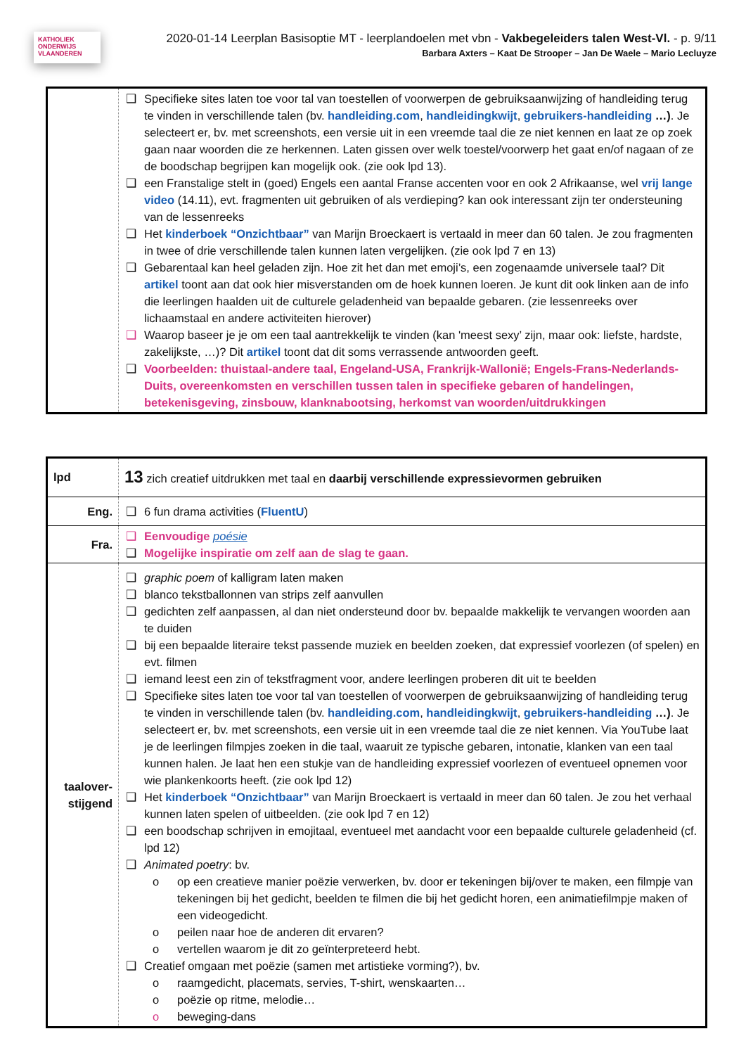KATHOLIEK ONDERWIJS VLAANDEREN
2020-01-14 Leerplan Basisoptie MT - leerplandoelen met vbn - Vakbegeleiders talen West-Vl. - p. 9/11
Barbara Axters – Kaat De Strooper – Jan De Waele – Mario Lecluyze
| | ❑ Specifieke sites laten toe voor tal van toestellen of voorwerpen de gebruiksaanwijzing of handleiding terug te vinden in verschillende talen (bv. handleiding.com , handleidingkwijt , gebruikers-handleiding …) . Je selecteert er, bv. met screenshots, een versie uit in een vreemde taal die ze niet kennen en laat ze op zoek gaan naar woorden die ze herkennen. Laten gissen over welk toestel/voorwerp het gaat en/of nagaan of ze de boodschap begrijpen kan mogelijk ook. (zie ook lpd 13). ❑ een Franstalige stelt in (goed) Engels een aantal Franse accenten voor en ook 2 Afrikaanse, wel vrij lange video (14.11), evt. fragmenten uit gebruiken of als verdieping? kan ook interessant zijn ter ondersteuning van de lessenreeks ❑ Het kinderboek “Onzichtbaar” van Marijn Broeckaert is vertaald in meer dan 60 talen. Je zou fragmenten in twee of drie verschillende talen kunnen laten vergelijken. (zie ook lpd 7 en 13) ❑ Gebarentaal kan heel geladen zijn. Hoe zit het dan met emoji’s, een zogenaamde universele taal? Dit artikel toont aan dat ook hier misverstanden om de hoek kunnen loeren. Je kunt dit ook linken aan de info die leerlingen haalden uit de culturele geladenheid van bepaalde gebaren. (zie lessenreeks over lichaamstaal en andere activiteiten hierover) ❑ Waarop baseer je je om een taal aantrekkelijk te vinden (kan 'meest sexy’ zijn, maar ook: liefste, hardste, zakelijkste, …)? Dit artikel toont dat dit soms verrassende antwoorden geeft. ❑ Voorbeelden: thuistaal-andere taal, Engeland-USA, Frankrijk-Wallonië; Engels-Frans-Nederlands-Duits, overeenkomsten en verschillen tussen talen in specifieke gebaren of handelingen, betekenisgeving, zinsbouw, klanknabootsing, herkomst van woorden/uitdrukkingen |
| lpd | 13 zich creatief uitdrukken met taal en daarbij verschillende expressievormen gebruiken |
| Eng. | ❑ 6 fun drama activities ( FluentU ) |
| Fra. | ❑ Eenvoudige poésie ❑ Mogelijke inspiratie om zelf aan de slag te gaan. |
| taalover- stijgend | ❑ graphic poem of kalligram laten maken ❑ blanco tekstballonnen van strips zelf aanvullen ❑ gedichten zelf aanpassen, al dan niet ondersteund door bv. bepaalde makkelijk te vervangen woorden aan te duiden ❑ bij een bepaalde literaire tekst passende muziek en beelden zoeken, dat expressief voorlezen (of spelen) en evt. filmen ❑ iemand leest een zin of tekstfragment voor, andere leerlingen proberen dit uit te beelden ❑ Specifieke sites laten toe voor tal van toestellen of voorwerpen de gebruiksaanwijzing of handleiding terug te vinden in verschillende talen (bv. handleiding.com , handleidingkwijt , gebruikers-handleiding …) . Je selecteert er, bv. met screenshots, een versie uit in een vreemde taal die ze niet kennen. Via YouTube laat je de leerlingen filmpjes zoeken in die taal, waaruit ze typische gebaren, intonatie, klanken van een taal kunnen halen. Je laat hen een stukje van de handleiding expressief voorlezen of eventueel opnemen voor wie plankenkoorts heeft. (zie ook lpd 12) ❑ Het kinderboek “Onzichtbaar” van Marijn Broeckaert is vertaald in meer dan 60 talen. Je zou het verhaal kunnen laten spelen of uitbeelden. (zie ook lpd 7 en 12) ❑ een boodschap schrijven in emojitaal, eventueel met aandacht voor een bepaalde culturele geladenheid (cf. lpd 12) ❑ Animated poetry : bv. o op een creatieve manier poëzie verwerken, bv. door er tekeningen bij/over te maken, een filmpje van tekeningen bij het gedicht, beelden te filmen die bij het gedicht horen, een animatiefilmpje maken of een videogedicht. o peilen naar hoe de anderen dit ervaren? o vertellen waarom je dit zo geïnterpreteerd hebt. ❑ Creatief omgaan met poëzie (samen met artistieke vorming?), bv. o raamgedicht, placemats, servies, T-shirt, wenskaarten… o poëzie op ritme, melodie… o beweging-dans |